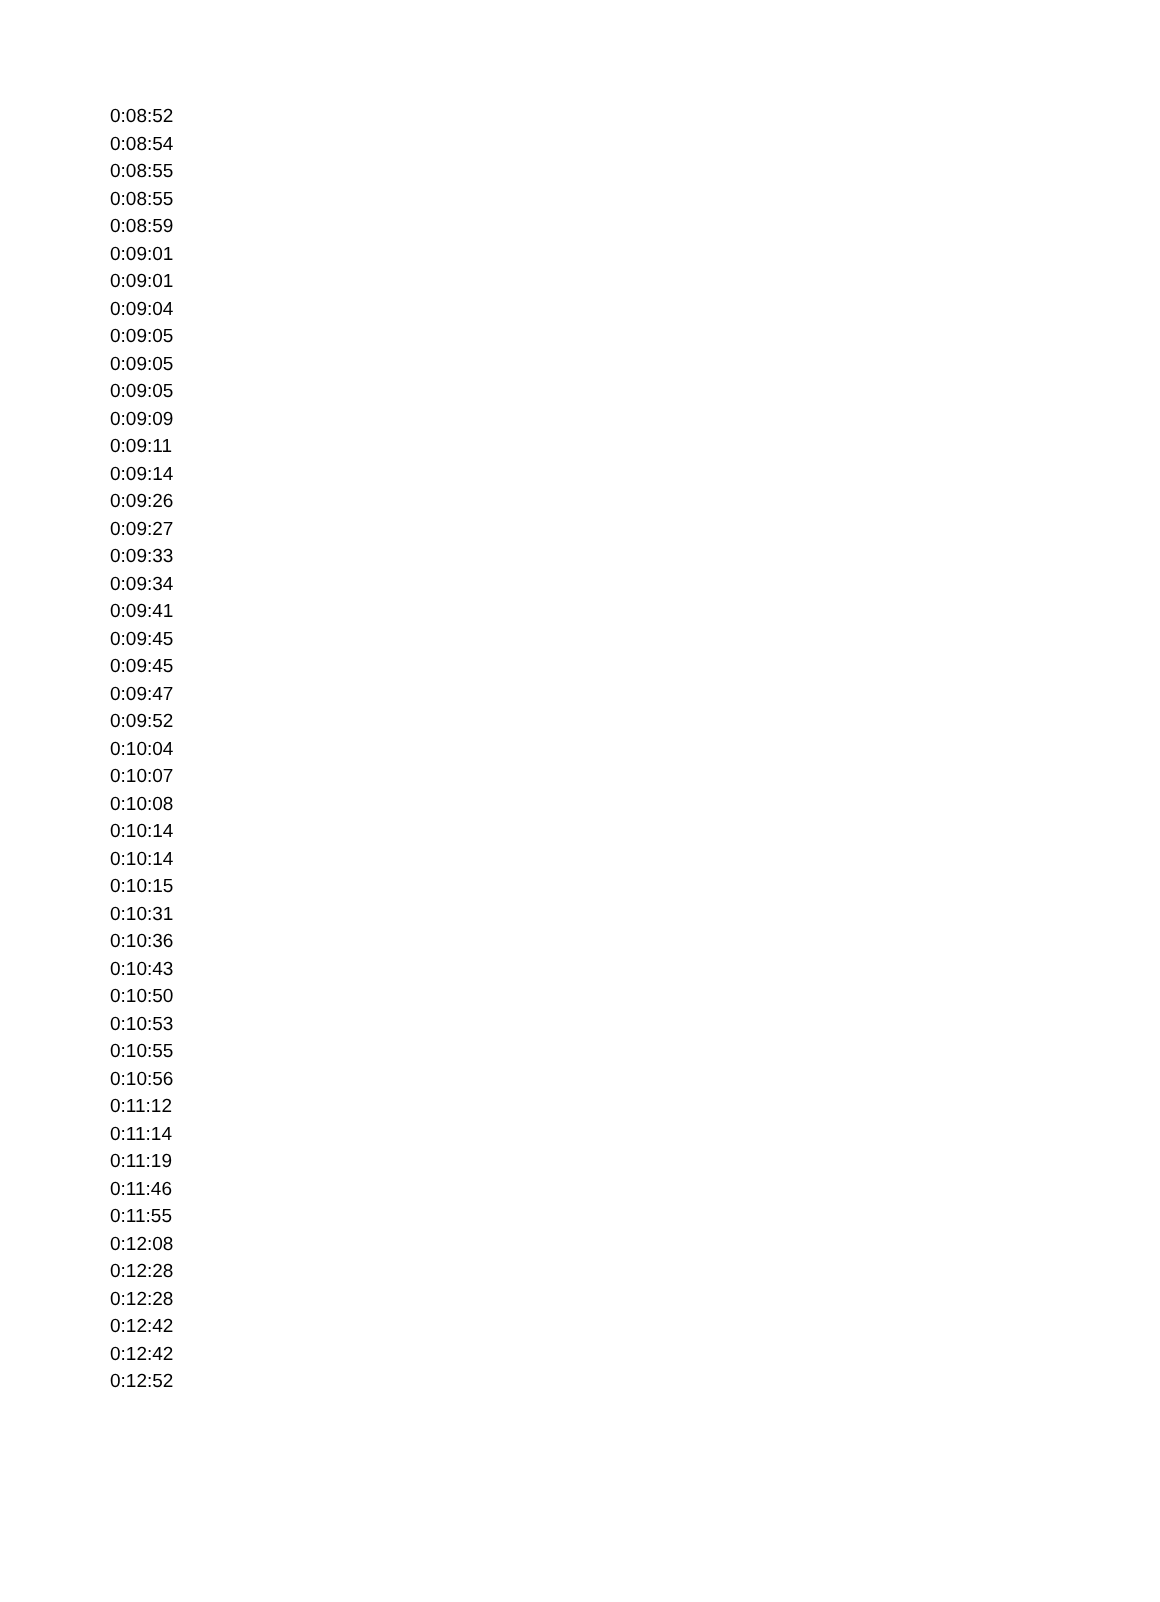| 0:08:52 |
| 0:08:54 |
| 0:08:55 |
| 0:08:55 |
| 0:08:59 |
| 0:09:01 |
| 0:09:01 |
| 0:09:04 |
| 0:09:05 |
| 0:09:05 |
| 0:09:05 |
| 0:09:09 |
| 0:09:11 |
| 0:09:14 |
| 0:09:26 |
| 0:09:27 |
| 0:09:33 |
| 0:09:34 |
| 0:09:41 |
| 0:09:45 |
| 0:09:45 |
| 0:09:47 |
| 0:09:52 |
| 0:10:04 |
| 0:10:07 |
| 0:10:08 |
| 0:10:14 |
| 0:10:14 |
| 0:10:15 |
| 0:10:31 |
| 0:10:36 |
| 0:10:43 |
| 0:10:50 |
| 0:10:53 |
| 0:10:55 |
| 0:10:56 |
| 0:11:12 |
| 0:11:14 |
| 0:11:19 |
| 0:11:46 |
| 0:11:55 |
| 0:12:08 |
| 0:12:28 |
| 0:12:28 |
| 0:12:42 |
| 0:12:42 |
| 0:12:52 |